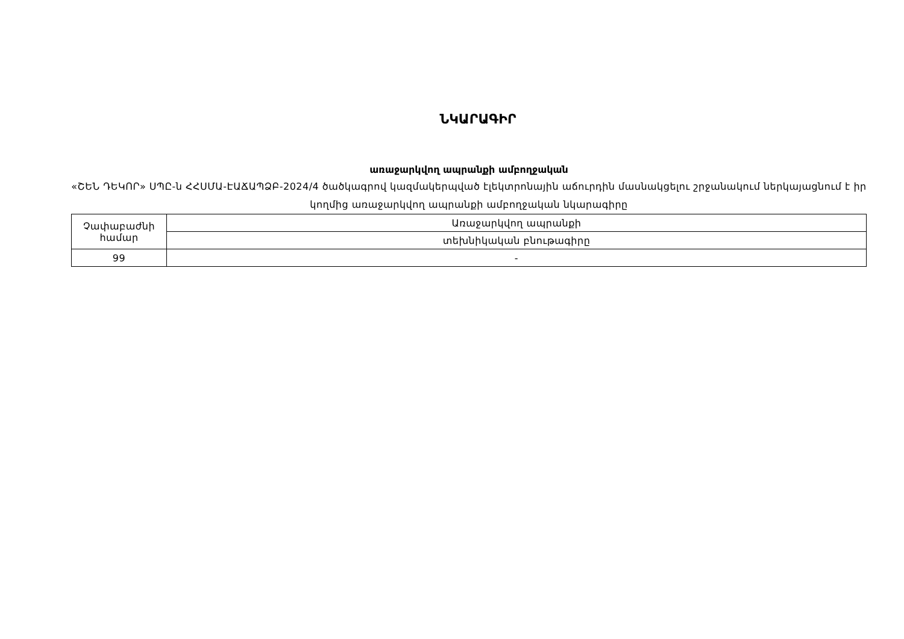ՆԿԱՐԱԳԻՐ
առաջարկվող ապրանքի ամբողջական
«ՇԵՆ ԴԵԿՈՐ» ՍՊԸ-ն ՀՀՍՄԱ-ԷԱՃԱՊՁԲ-2024/4 ծածկագրով կազմակերպված էլեկտրոնային աճուրդին մասնակցելու շրջանակում ներկայացնում է իր կողմից առաջարկվող ապրանքի ամբողջական նկարագիրը
| Չափաբաժնի համար | Առաջարկվող ապրանքի |
| | տեխնիկական բնութագիրը |
| 99 | - |